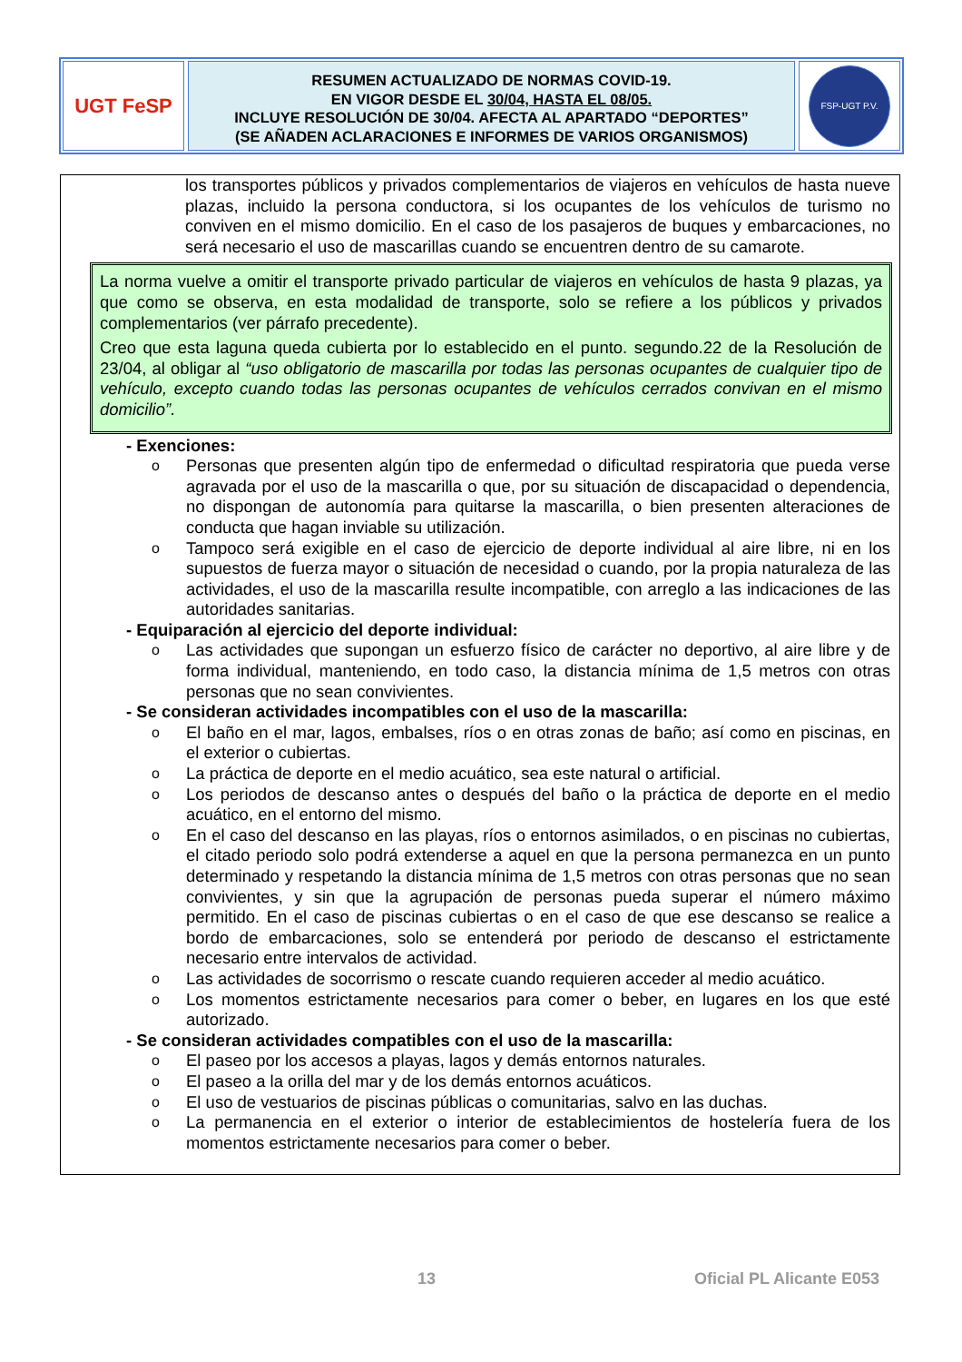UGT FeSP
RESUMEN ACTUALIZADO DE NORMAS COVID-19.
EN VIGOR DESDE EL 30/04, HASTA EL 08/05.
INCLUYE RESOLUCIÓN DE 30/04. AFECTA AL APARTADO “DEPORTES”
(SE AÑADEN ACLARACIONES E INFORMES DE VARIOS ORGANISMOS)
FSP-UGT P.V.
los transportes públicos y privados complementarios de viajeros en vehículos de hasta nueve plazas, incluido la persona conductora, si los ocupantes de los vehículos de turismo no conviven en el mismo domicilio. En el caso de los pasajeros de buques y embarcaciones, no será necesario el uso de mascarillas cuando se encuentren dentro de su camarote.
La norma vuelve a omitir el transporte privado particular de viajeros en vehículos de hasta 9 plazas, ya que como se observa, en esta modalidad de transporte, solo se refiere a los públicos y privados complementarios (ver párrafo precedente).
Creo que esta laguna queda cubierta por lo establecido en el punto. segundo.22 de la Resolución de 23/04, al obligar al “uso obligatorio de mascarilla por todas las personas ocupantes de cualquier tipo de vehículo, excepto cuando todas las personas ocupantes de vehículos cerrados convivan en el mismo domicilio”.
- Exenciones:
o Personas que presenten algún tipo de enfermedad o dificultad respiratoria que pueda verse agravada por el uso de la mascarilla o que, por su situación de discapacidad o dependencia, no dispongan de autonomía para quitarse la mascarilla, o bien presenten alteraciones de conducta que hagan inviable su utilización.
o Tampoco será exigible en el caso de ejercicio de deporte individual al aire libre, ni en los supuestos de fuerza mayor o situación de necesidad o cuando, por la propia naturaleza de las actividades, el uso de la mascarilla resulte incompatible, con arreglo a las indicaciones de las autoridades sanitarias.
- Equiparación al ejercicio del deporte individual:
o Las actividades que supongan un esfuerzo físico de carácter no deportivo, al aire libre y de forma individual, manteniendo, en todo caso, la distancia mínima de 1,5 metros con otras personas que no sean convivientes.
- Se consideran actividades incompatibles con el uso de la mascarilla:
o El baño en el mar, lagos, embalses, ríos o en otras zonas de baño; así como en piscinas, en el exterior o cubiertas.
o La práctica de deporte en el medio acuático, sea este natural o artificial.
o Los periodos de descanso antes o después del baño o la práctica de deporte en el medio acuático, en el entorno del mismo.
o En el caso del descanso en las playas, ríos o entornos asimilados, o en piscinas no cubiertas, el citado periodo solo podrá extenderse a aquel en que la persona permanezca en un punto determinado y respetando la distancia mínima de 1,5 metros con otras personas que no sean convivientes, y sin que la agrupación de personas pueda superar el número máximo permitido. En el caso de piscinas cubiertas o en el caso de que ese descanso se realice a bordo de embarcaciones, solo se entenderá por periodo de descanso el estrictamente necesario entre intervalos de actividad.
o Las actividades de socorrismo o rescate cuando requieren acceder al medio acuático.
o Los momentos estrictamente necesarios para comer o beber, en lugares en los que esté autorizado.
- Se consideran actividades compatibles con el uso de la mascarilla:
o El paseo por los accesos a playas, lagos y demás entornos naturales.
o El paseo a la orilla del mar y de los demás entornos acuáticos.
o El uso de vestuarios de piscinas públicas o comunitarias, salvo en las duchas.
o La permanencia en el exterior o interior de establecimientos de hostelería fuera de los momentos estrictamente necesarios para comer o beber.
13 Oficial PL Alicante E053